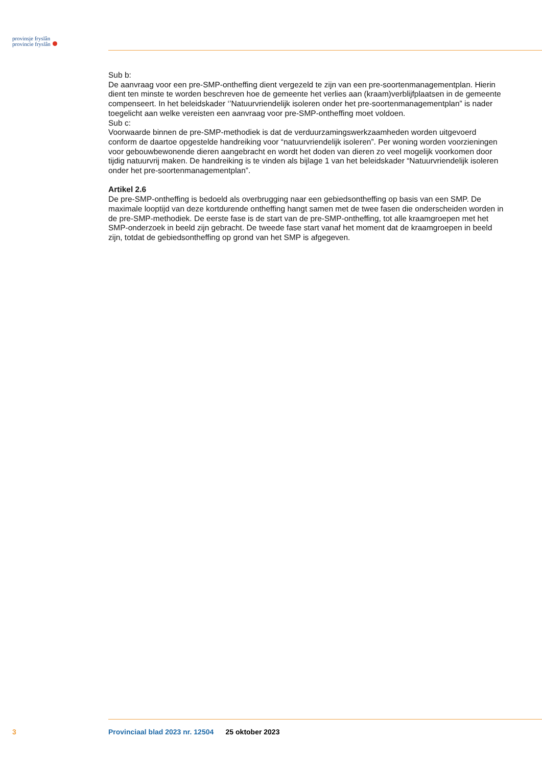provinsje fryslân
provincie fryslân
Sub b:
De aanvraag voor een pre-SMP-ontheffing dient vergezeld te zijn van een pre-soortenmanagementplan. Hierin dient ten minste te worden beschreven hoe de gemeente het verlies aan (kraam)verblijfplaatsen in de gemeente compenseert. In het beleidskader ‘’Natuurvriendelijk isoleren onder het pre-soortenmanagementplan” is nader toegelicht aan welke vereisten een aanvraag voor pre-SMP-ontheffing moet voldoen.
Sub c:
Voorwaarde binnen de pre-SMP-methodiek is dat de verduurzamingswerkzaamheden worden uitgevoerd conform de daartoe opgestelde handreiking voor “natuurvriendelijk isoleren”. Per woning worden voorzieningen voor gebouwbewonende dieren aangebracht en wordt het doden van dieren zo veel mogelijk voorkomen door tijdig natuurvrij maken. De handreiking is te vinden als bijlage 1 van het beleidskader “Natuurvriendelijk isoleren onder het pre-soortenmanagementplan”.
Artikel 2.6
De pre-SMP-ontheffing is bedoeld als overbrugging naar een gebiedsontheffing op basis van een SMP. De maximale looptijd van deze kortdurende ontheffing hangt samen met de twee fasen die onderscheiden worden in de pre-SMP-methodiek. De eerste fase is de start van de pre-SMP-ontheffing, tot alle kraamgroepen met het SMP-onderzoek in beeld zijn gebracht. De tweede fase start vanaf het moment dat de kraamgroepen in beeld zijn, totdat de gebiedsontheffing op grond van het SMP is afgegeven.
3 Provinciaal blad 2023 nr. 12504 25 oktober 2023